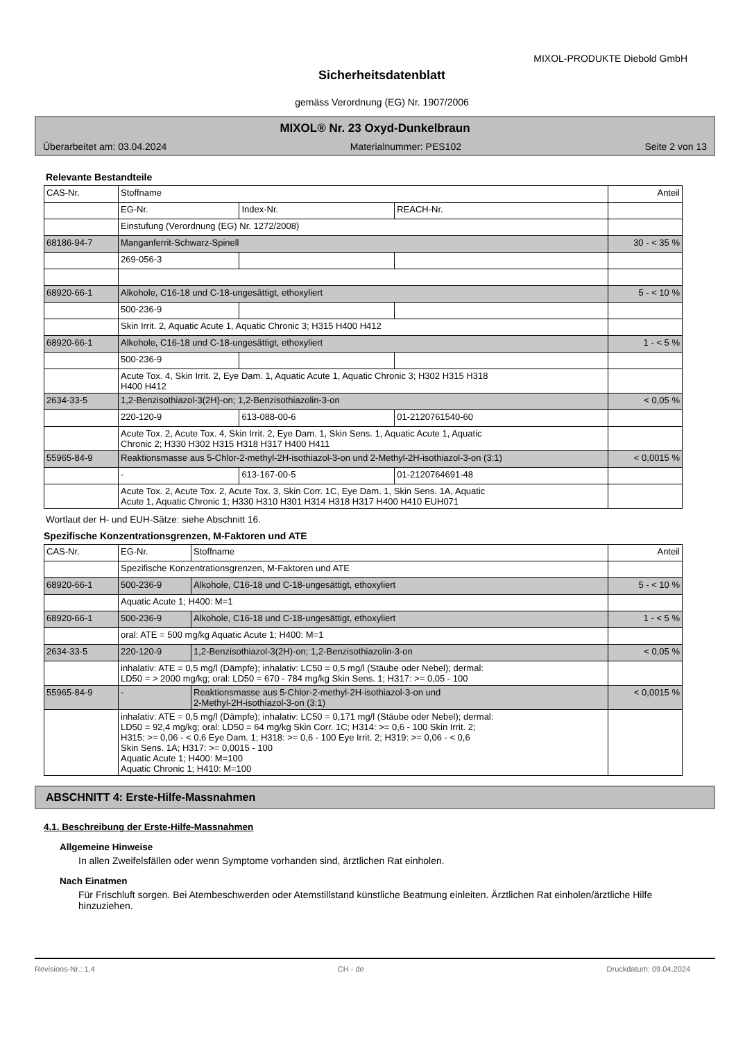MIXOL-PRODUKTE Diebold GmbH
Sicherheitsdatenblatt
gemäss Verordnung (EG) Nr. 1907/2006
MIXOL® Nr. 23 Oxyd-Dunkelbraun
Überarbeitet am: 03.04.2024 Materialnummer: PES102 Seite 2 von 13
Relevante Bestandteile
| CAS-Nr. | Stoffname | | | Anteil |
| | EG-Nr. | Index-Nr. | REACH-Nr. | |
| | Einstufung (Verordnung (EG) Nr. 1272/2008) | | | |
| 68186-94-7 | Manganferrit-Schwarz-Spinell | | | 30 - < 35 % |
| | 269-056-3 | | | |
| 68920-66-1 | Alkohole, C16-18 und C-18-ungesättigt, ethoxyliert | | | 5 - < 10 % |
| | 500-236-9 | | | |
| | Skin Irrit. 2, Aquatic Acute 1, Aquatic Chronic 3; H315 H400 H412 | | | |
| 68920-66-1 | Alkohole, C16-18 und C-18-ungesättigt, ethoxyliert | | | 1 - < 5 % |
| | 500-236-9 | | | |
| | Acute Tox. 4, Skin Irrit. 2, Eye Dam. 1, Aquatic Acute 1, Aquatic Chronic 3; H302 H315 H318 H400 H412 | | | |
| 2634-33-5 | 1,2-Benzisothiazol-3(2H)-on; 1,2-Benzisothiazolin-3-on | | | < 0,05 % |
| | 220-120-9 | 613-088-00-6 | 01-2120761540-60 | |
| | Acute Tox. 2, Acute Tox. 4, Skin Irrit. 2, Eye Dam. 1, Skin Sens. 1, Aquatic Acute 1, Aquatic Chronic 2; H330 H302 H315 H318 H317 H400 H411 | | | |
| 55965-84-9 | Reaktionsmasse aus 5-Chlor-2-methyl-2H-isothiazol-3-on und 2-Methyl-2H-isothiazol-3-on (3:1) | | | < 0,0015 % |
| | - | 613-167-00-5 | 01-2120764691-48 | |
| | Acute Tox. 2, Acute Tox. 2, Acute Tox. 3, Skin Corr. 1C, Eye Dam. 1, Skin Sens. 1A, Aquatic Acute 1, Aquatic Chronic 1; H330 H310 H301 H314 H318 H317 H400 H410 EUH071 | | | |
Wortlaut der H- und EUH-Sätze: siehe Abschnitt 16.
Spezifische Konzentrationsgrenzen, M-Faktoren und ATE
| CAS-Nr. | EG-Nr. | Stoffname | Anteil |
| | Spezifische Konzentrationsgrenzen, M-Faktoren und ATE | | |
| 68920-66-1 | 500-236-9 | Alkohole, C16-18 und C-18-ungesättigt, ethoxyliert | 5 - < 10 % |
| | Aquatic Acute 1; H400: M=1 | | |
| 68920-66-1 | 500-236-9 | Alkohole, C16-18 und C-18-ungesättigt, ethoxyliert | 1 - < 5 % |
| | oral: ATE = 500 mg/kg Aquatic Acute 1; H400: M=1 | | |
| 2634-33-5 | 220-120-9 | 1,2-Benzisothiazol-3(2H)-on; 1,2-Benzisothiazolin-3-on | < 0,05 % |
| | inhalativ: ATE = 0,5 mg/l (Dämpfe); inhalativ: LC50 = 0,5 mg/l (Stäube oder Nebel); dermal: LD50 = > 2000 mg/kg; oral: LD50 = 670 - 784 mg/kg Skin Sens. 1; H317: >= 0,05 - 100 | | |
| 55965-84-9 | - | Reaktionsmasse aus 5-Chlor-2-methyl-2H-isothiazol-3-on und 2-Methyl-2H-isothiazol-3-on (3:1) | < 0,0015 % |
| | inhalativ: ATE = 0,5 mg/l (Dämpfe); inhalativ: LC50 = 0,171 mg/l (Stäube oder Nebel); dermal: LD50 = 92,4 mg/kg; oral: LD50 = 64 mg/kg Skin Corr. 1C; H314: >= 0,6 - 100 Skin Irrit. 2; H315: >= 0,06 - < 0,6 Eye Dam. 1; H318: >= 0,6 - 100 Eye Irrit. 2; H319: >= 0,06 - < 0,6 Skin Sens. 1A; H317: >= 0,0015 - 100 Aquatic Acute 1; H400: M=100 Aquatic Chronic 1; H410: M=100 | | |
ABSCHNITT 4: Erste-Hilfe-Massnahmen
4.1. Beschreibung der Erste-Hilfe-Massnahmen
Allgemeine Hinweise
In allen Zweifelsfällen oder wenn Symptome vorhanden sind, ärztlichen Rat einholen.
Nach Einatmen
Für Frischluft sorgen. Bei Atembeschwerden oder Atemstillstand künstliche Beatmung einleiten. Ärztlichen Rat einholen/ärztliche Hilfe hinzuziehen.
Revisions-Nr.: 1,4 CH - de Druckdatum: 09.04.2024